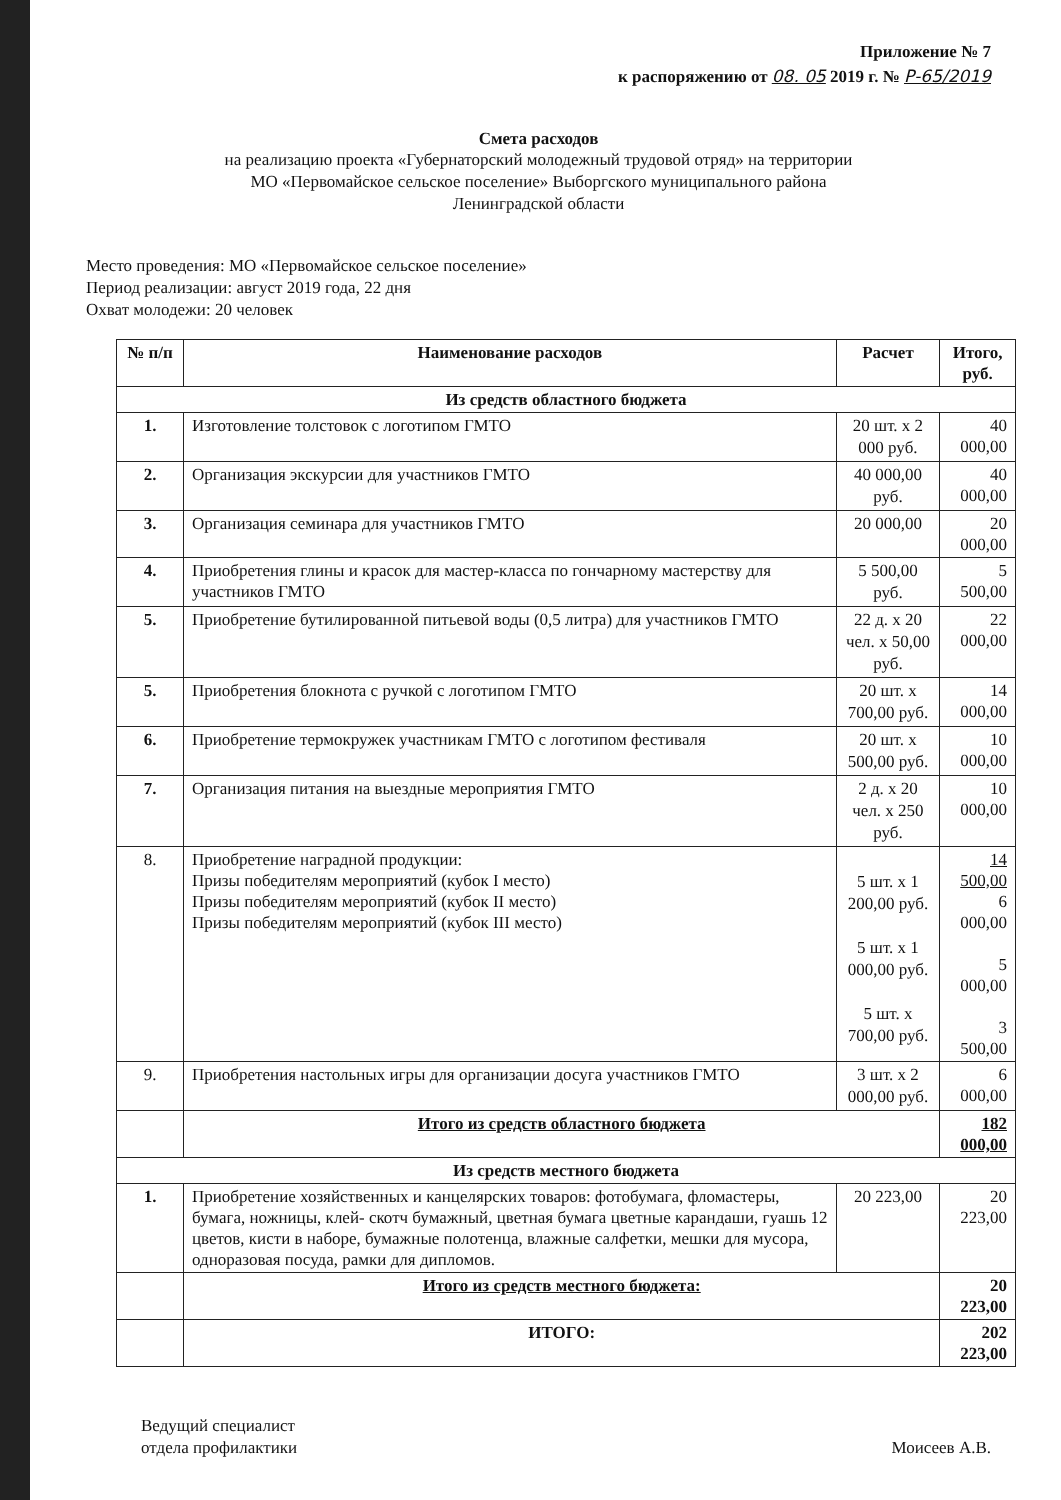Приложение № 7
к распоряжению от 08. 05 2019 г. № Р-65/2019
Смета расходов
на реализацию проекта «Губернаторский молодежный трудовой отряд» на территории
МО «Первомайское сельское поселение» Выборгского муниципального района
Ленинградской области
Место проведения: МО «Первомайское сельское поселение»
Период реализации: август 2019 года, 22 дня
Охват молодежи: 20 человек
| № п/п | Наименование расходов | Расчет | Итого, руб. |
| --- | --- | --- | --- |
| Из средств областного бюджета | | | |
| 1. | Изготовление толстовок с логотипом ГМТО | 20 шт. х 2 000 руб. | 40 000,00 |
| 2. | Организация экскурсии для участников ГМТО | 40 000,00 руб. | 40 000,00 |
| 3. | Организация семинара для участников ГМТО | 20 000,00 | 20 000,00 |
| 4. | Приобретения глины и красок для мастер-класса по гончарному мастерству для участников ГМТО | 5 500,00 руб. | 5 500,00 |
| 5. | Приобретение бутилированной питьевой воды (0,5 литра) для участников ГМТО | 22 д. х 20 чел. х 50,00 руб. | 22 000,00 |
| 5. | Приобретения блокнота с ручкой с логотипом ГМТО | 20 шт. х 700,00 руб. | 14 000,00 |
| 6. | Приобретение термокружек участникам ГМТО с логотипом фестиваля | 20 шт. х 500,00 руб. | 10 000,00 |
| 7. | Организация питания на выездные мероприятия ГМТО | 2 д. х 20 чел. х 250 руб. | 10 000,00 |
| 8. | Приобретение наградной продукции: Призы победителям мероприятий (кубок I место) Призы победителям мероприятий (кубок II место) Призы победителям мероприятий (кубок III место) | 5 шт. х 1 200,00 руб. 5 шт. х 1 000,00 руб. 5 шт. х 700,00 руб. | 14 500,00 6 000,00 5 000,00 3 500,00 |
| 9. | Приобретения настольных игры для организации досуга участников ГМТО | 3 шт. х 2 000,00 руб. | 6 000,00 |
| | Итого из средств областного бюджета | | 182 000,00 |
| Из средств местного бюджета | | | |
| 1. | Приобретение хозяйственных и канцелярских товаров: фотобумага, фломастеры, бумага, ножницы, клей- скотч бумажный, цветная бумага цветные карандаши, гуашь 12 цветов, кисти в наборе, бумажные полотенца, влажные салфетки, мешки для мусора, одноразовая посуда, рамки для дипломов. | 20 223,00 | 20 223,00 |
| | Итого из средств местного бюджета: | | 20 223,00 |
| | ИТОГО: | | 202 223,00 |
Ведущий специалист
отдела профилактики
Моисеев А.В.